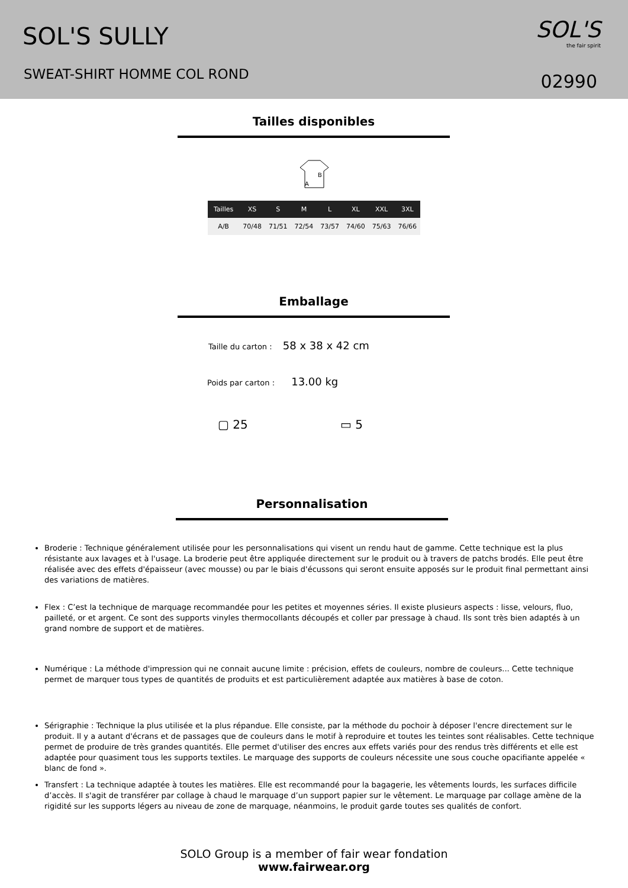SOL'S SULLY
SWEAT-SHIRT HOMME COL ROND
SOL'S
the fair spirit
02990
Tailles disponibles
B
A
| Tailles | XS | S | M | L | XL | XXL | 3XL |
| --- | --- | --- | --- | --- | --- | --- | --- |
| A/B | 70/48 | 71/51 | 72/54 | 73/57 | 74/60 | 75/63 | 76/66 |
Emballage
Taille du carton : 58 x 38 x 42 cm
Poids par carton : 13.00 kg
▢ 25 ▭ 5
Personnalisation
Broderie : Technique généralement utilisée pour les personnalisations qui visent un rendu haut de gamme. Cette technique est la plus résistante aux lavages et à l'usage. La broderie peut être appliquée directement sur le produit ou à travers de patchs brodés. Elle peut être réalisée avec des effets d'épaisseur (avec mousse) ou par le biais d'écussons qui seront ensuite apposés sur le produit final permettant ainsi des variations de matières.
Flex : C’est la technique de marquage recommandée pour les petites et moyennes séries. Il existe plusieurs aspects : lisse, velours, fluo, pailleté, or et argent. Ce sont des supports vinyles thermocollants découpés et coller par pressage à chaud. Ils sont très bien adaptés à un grand nombre de support et de matières.
Numérique : La méthode d'impression qui ne connait aucune limite : précision, effets de couleurs, nombre de couleurs... Cette technique permet de marquer tous types de quantités de produits et est particulièrement adaptée aux matières à base de coton.
Sérigraphie : Technique la plus utilisée et la plus répandue. Elle consiste, par la méthode du pochoir à déposer l'encre directement sur le produit. Il y a autant d'écrans et de passages que de couleurs dans le motif à reproduire et toutes les teintes sont réalisables. Cette technique permet de produire de très grandes quantités. Elle permet d'utiliser des encres aux effets variés pour des rendus très différents et elle est adaptée pour quasiment tous les supports textiles. Le marquage des supports de couleurs nécessite une sous couche opacifiante appelée « blanc de fond ».
Transfert : La technique adaptée à toutes les matières. Elle est recommandé pour la bagagerie, les vêtements lourds, les surfaces difficile d’accès. Il s'agit de transférer par collage à chaud le marquage d’un support papier sur le vêtement. Le marquage par collage amène de la rigidité sur les supports légers au niveau de zone de marquage, néanmoins, le produit garde toutes ses qualités de confort.
SOLO Group is a member of fair wear fondation
www.fairwear.org